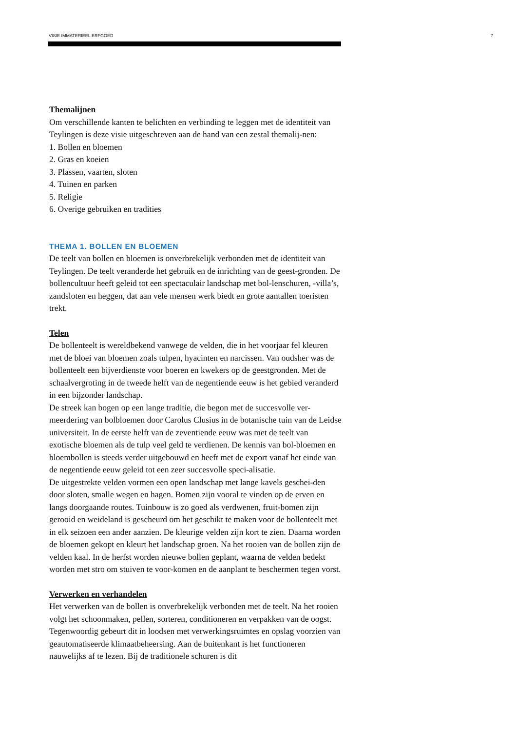VISIE IMMATERIEEL ERFGOED 7
Themalijnen
Om verschillende kanten te belichten en verbinding te leggen met de identiteit van Teylingen is deze visie uitgeschreven aan de hand van een zestal themalij-nen:
1. Bollen en bloemen
2. Gras en koeien
3. Plassen, vaarten, sloten
4. Tuinen en parken
5. Religie
6. Overige gebruiken en tradities
THEMA 1. BOLLEN EN BLOEMEN
De teelt van bollen en bloemen is onverbrekelijk verbonden met de identiteit van Teylingen. De teelt veranderde het gebruik en de inrichting van de geest-gronden. De bollencultuur heeft geleid tot een spectaculair landschap met bol-lenschuren, -villa’s, zandsloten en heggen, dat aan vele mensen werk biedt en grote aantallen toeristen trekt.
Telen
De bollenteelt is wereldbekend vanwege de velden, die in het voorjaar fel kleuren met de bloei van bloemen zoals tulpen, hyacinten en narcissen. Van oudsher was de bollenteelt een bijverdienste voor boeren en kwekers op de geestgronden. Met de schaalvergroting in de tweede helft van de negentiende eeuw is het gebied veranderd in een bijzonder landschap.
De streek kan bogen op een lange traditie, die begon met de succesvolle ver-meerdering van bolbloemen door Carolus Clusius in de botanische tuin van de Leidse universiteit. In de eerste helft van de zeventiende eeuw was met de teelt van exotische bloemen als de tulp veel geld te verdienen. De kennis van bol-bloemen en bloembollen is steeds verder uitgebouwd en heeft met de export vanaf het einde van de negentiende eeuw geleid tot een zeer succesvolle speci-alisatie.
De uitgestrekte velden vormen een open landschap met lange kavels geschei-den door sloten, smalle wegen en hagen. Bomen zijn vooral te vinden op de erven en langs doorgaande routes. Tuinbouw is zo goed als verdwenen, fruit-bomen zijn gerooid en weideland is gescheurd om het geschikt te maken voor de bollenteelt met in elk seizoen een ander aanzien. De kleurige velden zijn kort te zien. Daarna worden de bloemen gekopt en kleurt het landschap groen. Na het rooien van de bollen zijn de velden kaal. In de herfst worden nieuwe bollen geplant, waarna de velden bedekt worden met stro om stuiven te voor-komen en de aanplant te beschermen tegen vorst.
Verwerken en verhandelen
Het verwerken van de bollen is onverbrekelijk verbonden met de teelt. Na het rooien volgt het schoonmaken, pellen, sorteren, conditioneren en verpakken van de oogst. Tegenwoordig gebeurt dit in loodsen met verwerkingsruimtes en opslag voorzien van geautomatiseerde klimaatbeheersing. Aan de buitenkant is het functioneren nauwelijks af te lezen. Bij de traditionele schuren is dit